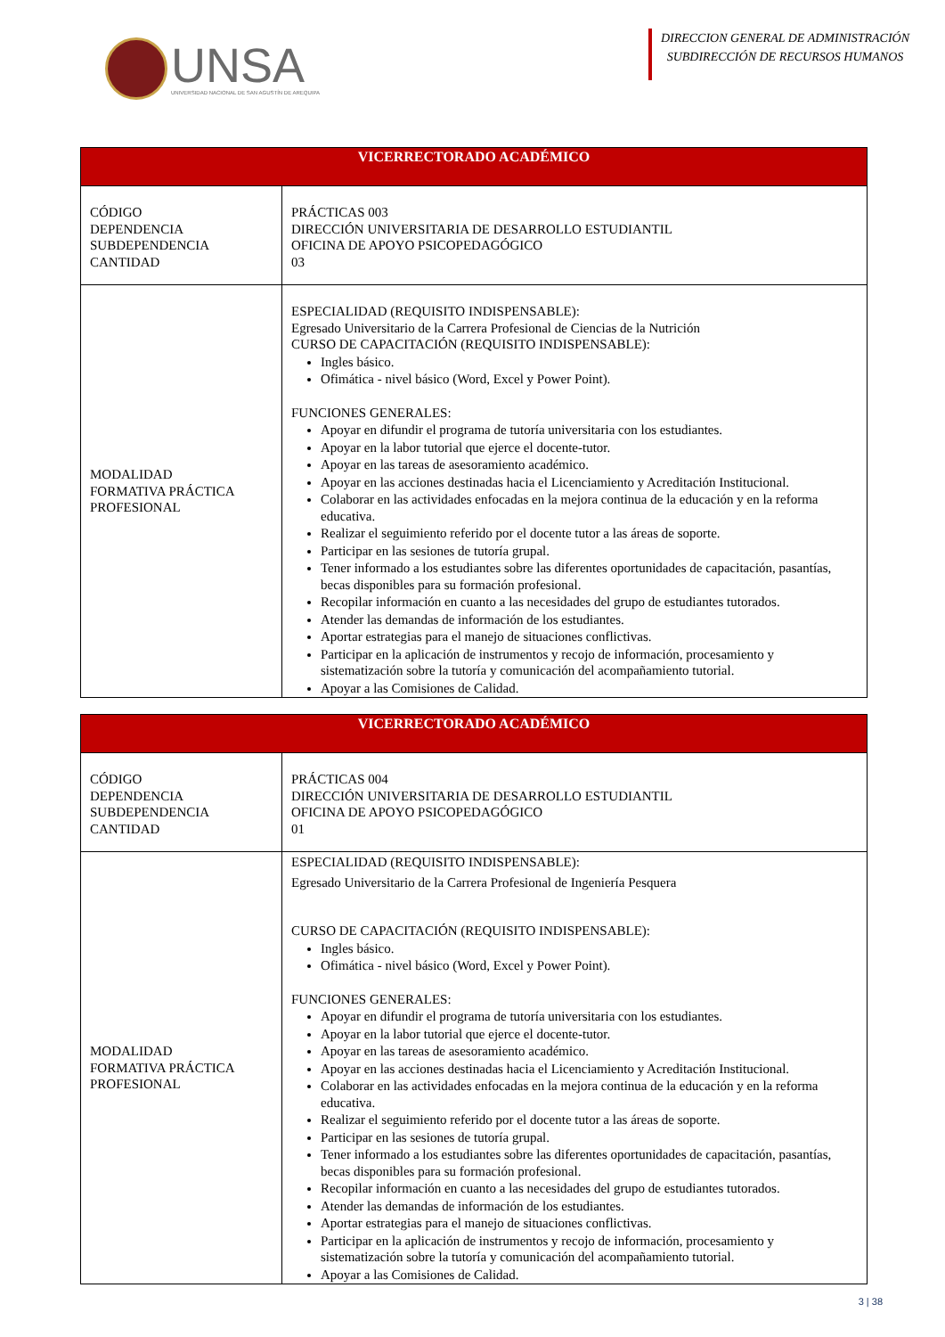UNSA
UNIVERSIDAD NACIONAL DE SAN AGUSTÍN DE AREQUIPA
DIRECCION GENERAL DE ADMINISTRACIÓN
SUBDIRECCIÓN DE RECURSOS HUMANOS
| VICERRECTORADO ACADÉMICO | |
| --- | --- |
| CÓDIGO DEPENDENCIA SUBDEPENDENCIA CANTIDAD | PRÁCTICAS 003 DIRECCIÓN UNIVERSITARIA DE DESARROLLO ESTUDIANTIL OFICINA DE APOYO PSICOPEDAGÓGICO 03 |
| MODALIDAD FORMATIVA PRÁCTICA PROFESIONAL | ESPECIALIDAD (REQUISITO INDISPENSABLE): Egresado Universitario de la Carrera Profesional de Ciencias de la Nutrición CURSO DE CAPACITACIÓN (REQUISITO INDISPENSABLE): Ingles básico. Ofimática - nivel básico (Word, Excel y Power Point). FUNCIONES GENERALES: Apoyar en difundir el programa de tutoría universitaria con los estudiantes. Apoyar en la labor tutorial que ejerce el docente-tutor. Apoyar en las tareas de asesoramiento académico. Apoyar en las acciones destinadas hacia el Licenciamiento y Acreditación Institucional. Colaborar en las actividades enfocadas en la mejora continua de la educación y en la reforma educativa. Realizar el seguimiento referido por el docente tutor a las áreas de soporte. Participar en las sesiones de tutoría grupal. Tener informado a los estudiantes sobre las diferentes oportunidades de capacitación, pasantías, becas disponibles para su formación profesional. Recopilar información en cuanto a las necesidades del grupo de estudiantes tutorados. Atender las demandas de información de los estudiantes. Aportar estrategias para el manejo de situaciones conflictivas. Participar en la aplicación de instrumentos y recojo de información, procesamiento y sistematización sobre la tutoría y comunicación del acompañamiento tutorial. Apoyar a las Comisiones de Calidad. |
| VICERRECTORADO ACADÉMICO | |
| --- | --- |
| CÓDIGO DEPENDENCIA SUBDEPENDENCIA CANTIDAD | PRÁCTICAS 004 DIRECCIÓN UNIVERSITARIA DE DESARROLLO ESTUDIANTIL OFICINA DE APOYO PSICOPEDAGÓGICO 01 |
| MODALIDAD FORMATIVA PRÁCTICA PROFESIONAL | ESPECIALIDAD (REQUISITO INDISPENSABLE): Egresado Universitario de la Carrera Profesional de Ingeniería Pesquera CURSO DE CAPACITACIÓN (REQUISITO INDISPENSABLE): Ingles básico. Ofimática - nivel básico (Word, Excel y Power Point). FUNCIONES GENERALES: Apoyar en difundir el programa de tutoría universitaria con los estudiantes. Apoyar en la labor tutorial que ejerce el docente-tutor. Apoyar en las tareas de asesoramiento académico. Apoyar en las acciones destinadas hacia el Licenciamiento y Acreditación Institucional. Colaborar en las actividades enfocadas en la mejora continua de la educación y en la reforma educativa. Realizar el seguimiento referido por el docente tutor a las áreas de soporte. Participar en las sesiones de tutoría grupal. Tener informado a los estudiantes sobre las diferentes oportunidades de capacitación, pasantías, becas disponibles para su formación profesional. Recopilar información en cuanto a las necesidades del grupo de estudiantes tutorados. Atender las demandas de información de los estudiantes. Aportar estrategias para el manejo de situaciones conflictivas. Participar en la aplicación de instrumentos y recojo de información, procesamiento y sistematización sobre la tutoría y comunicación del acompañamiento tutorial. Apoyar a las Comisiones de Calidad. |
3 | 38